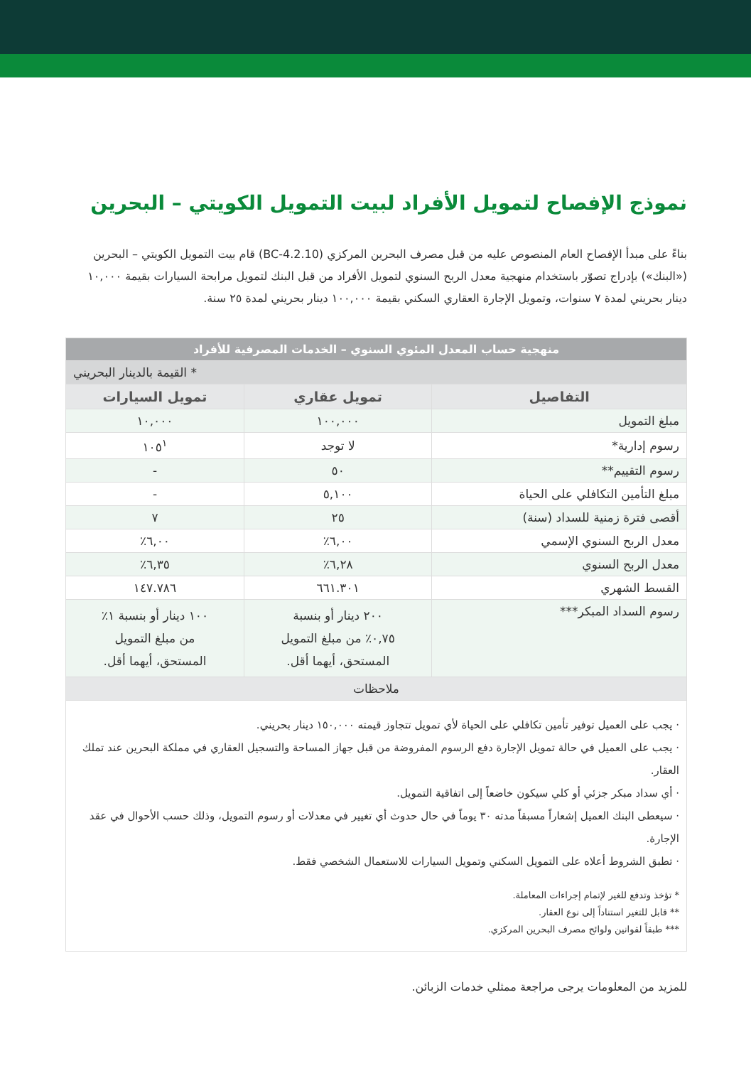نموذج الإفصاح لتمويل الأفراد لبيت التمويل الكويتي – البحرين
بناءً على مبدأ الإفصاح العام المنصوص عليه من قبل مصرف البحرين المركزي (BC-4.2.10) قام بيت التمويل الكويتي – البحرين («البنك») بإدراج تصوّر باستخدام منهجية معدل الربح السنوي لتمويل الأفراد من قبل البنك لتمويل مرابحة السيارات بقيمة ١٠,٠٠٠ دينار بحريني لمدة ٧ سنوات، وتمويل الإجارة العقاري السكني بقيمة ١٠٠,٠٠٠ دينار بحريني لمدة ٢٥ سنة.
| منهجية حساب المعدل المئوي السنوي – الخدمات المصرفية للأفراد | | |
| --- | --- | --- |
| * القيمة بالدينار البحريني | | |
| التفاصيل | تمويل عقاري | تمويل السيارات |
| مبلغ التمويل | ١٠٠,٠٠٠ | ١٠,٠٠٠ |
| رسوم إدارية* | لا توجد | ١٠٥<sup>١</sup> |
| رسوم التقييم** | ٥٠ | - |
| مبلغ التأمين التكافلي على الحياة | ٥,١٠٠ | - |
| أقصى فترة زمنية للسداد (سنة) | ٢٥ | ٧ |
| معدل الربح السنوي الإسمي | ٦,٠٠٪ | ٦,٠٠٪ |
| معدل الربح السنوي | ٦,٢٨٪ | ٦,٣٥٪ |
| القسط الشهري | ٦٦١.٣٠١ | ١٤٧.٧٨٦ |
| رسوم السداد المبكر*** | ٢٠٠ دينار أو بنسبة ٠,٧٥٪ من مبلغ التمويل المستحق، أيهما أقل. | ١٠٠ دينار أو بنسبة ١٪ من مبلغ التمويل المستحق، أيهما أقل. |
| ملاحظات | | |
| · يجب على العميل توفير تأمين تكافلي على الحياة لأي تمويل تتجاوز قيمته ١٥٠,٠٠٠ دينار بحريني. · يجب على العميل في حالة تمويل الإجارة دفع الرسوم المفروضة من قبل جهاز المساحة والتسجيل العقاري في مملكة البحرين عند تملك العقار. · أي سداد مبكر جزئي أو كلي سيكون خاضعاً إلى اتفاقية التمويل. · سيعطى البنك العميل إشعاراً مسبقاً مدته ٣٠ يوماً في حال حدوث أي تغيير في معدلات أو رسوم التمويل، وذلك حسب الأحوال في عقد الإجارة. · تطبق الشروط أعلاه على التمويل السكني وتمويل السيارات للاستعمال الشخصي فقط. * تؤخذ وتدفع للغير لإتمام إجراءات المعاملة. ** قابل للتغير استناداً إلى نوع العقار. *** طبقاً لقوانين ولوائح مصرف البحرين المركزي. | | |
للمزيد من المعلومات يرجى مراجعة ممثلي خدمات الزبائن.